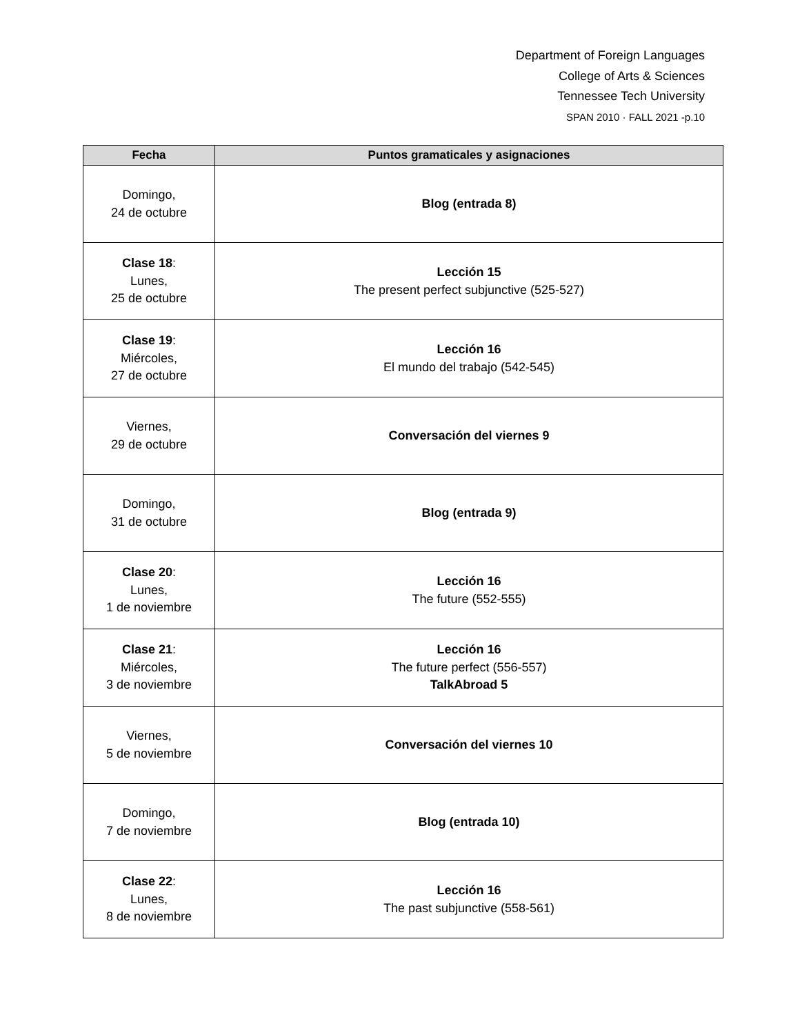Department of Foreign Languages
College of Arts & Sciences
Tennessee Tech University
SPAN 2010 · FALL 2021 -p.10
| Fecha | Puntos gramaticales y asignaciones |
| --- | --- |
| Domingo, 24 de octubre | Blog (entrada 8) |
| Clase 18 : Lunes, 25 de octubre | Lección 15 The present perfect subjunctive (525-527) |
| Clase 19 : Miércoles, 27 de octubre | Lección 16 El mundo del trabajo (542-545) |
| Viernes, 29 de octubre | Conversación del viernes 9 |
| Domingo, 31 de octubre | Blog (entrada 9) |
| Clase 20 : Lunes, 1 de noviembre | Lección 16 The future (552-555) |
| Clase 21 : Miércoles, 3 de noviembre | Lección 16 The future perfect (556-557) TalkAbroad 5 |
| Viernes, 5 de noviembre | Conversación del viernes 10 |
| Domingo, 7 de noviembre | Blog (entrada 10) |
| Clase 22 : Lunes, 8 de noviembre | Lección 16 The past subjunctive (558-561) |